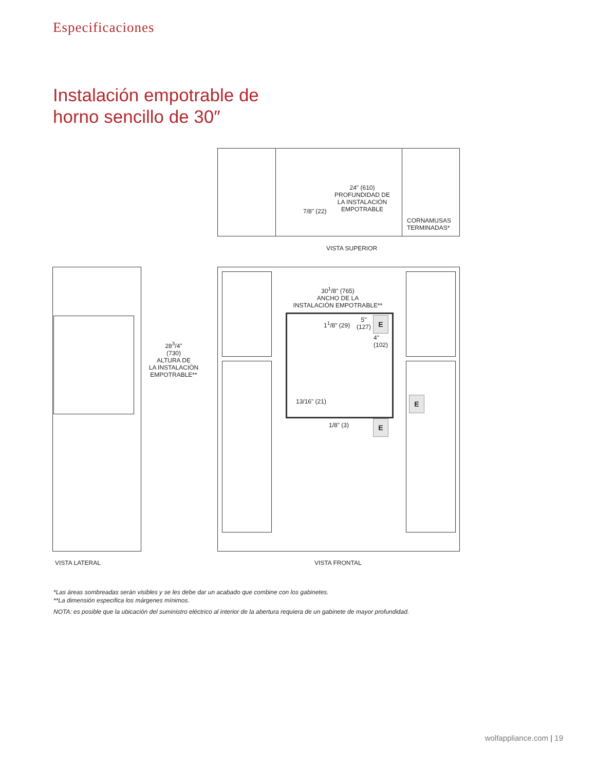Especificaciones
Instalación empotrable de
horno sencillo de 30″
24" (610)
PROFUNDIDAD DE
LA INSTALACIÓN
EMPOTRABLE
7/8" (22)
CORNAMUSAS
TERMINADAS*
VISTA SUPERIOR
28<sup>3</sup>/4"
(730)
ALTURA DE
LA INSTALACIÓN
EMPOTRABLE**
30<sup>1</sup>/8" (765)
ANCHO DE LA
INSTALACIÓN EMPOTRABLE**
1<sup>1</sup>/8" (29)
5"
(127)
E
4"
(102)
13/16" (21)
1/8" (3) E
E
VISTA LATERAL VISTA FRONTAL
*Las áreas sombreadas serán visibles y se les debe dar un acabado que combine con los gabinetes.
**La dimensión especifica los márgenes mínimos.
NOTA: es posible que la ubicación del suministro eléctrico al interior de la abertura requiera de un gabinete de mayor profundidad.
wolfappliance.com | 19